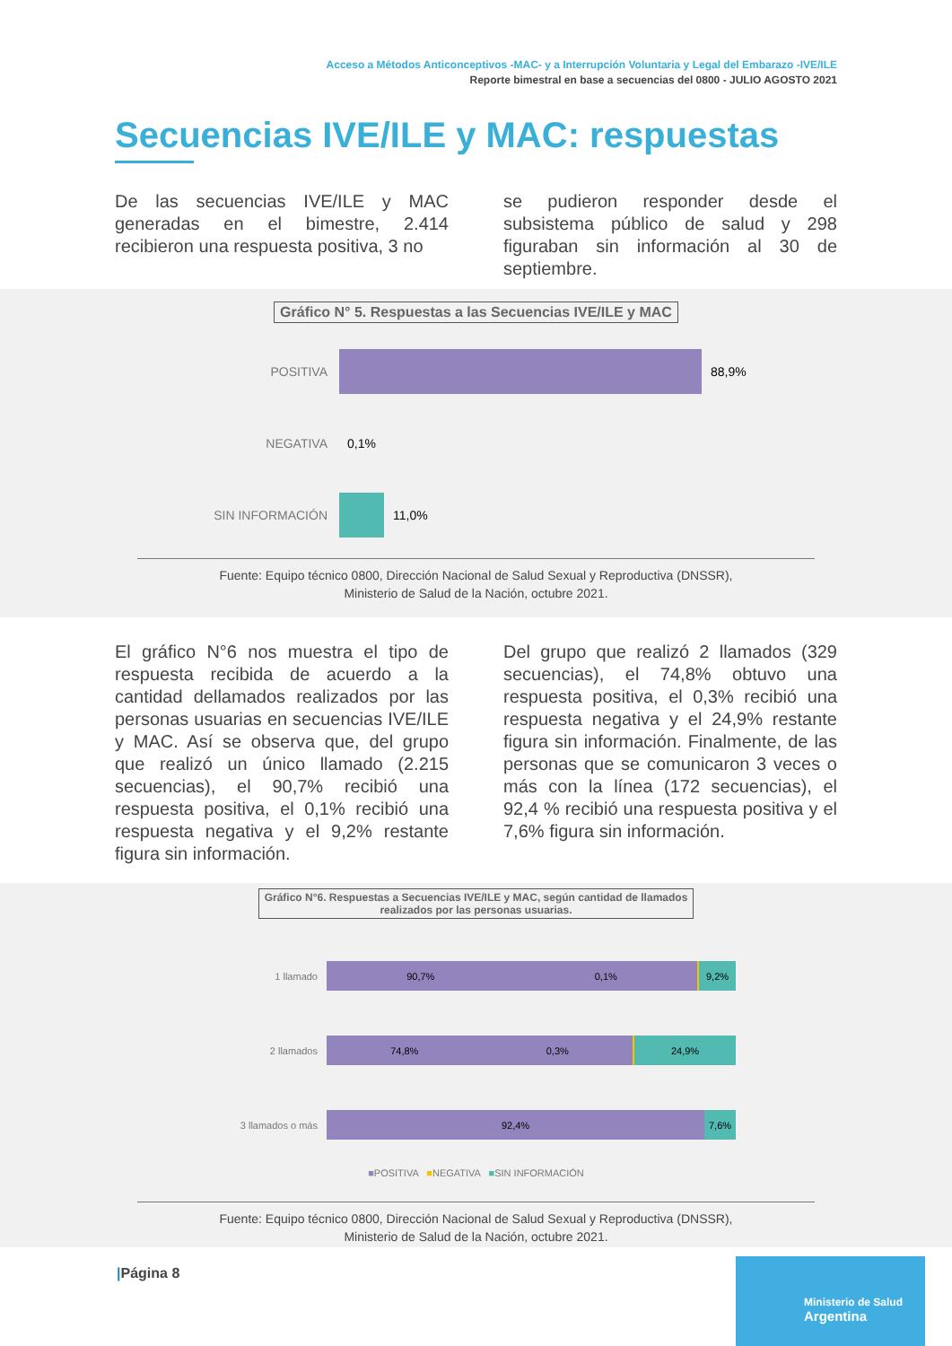Acceso a Métodos Anticonceptivos -MAC- y a Interrupción Voluntaria y Legal del Embarazo -IVE/ILE
Reporte bimestral en base a secuencias del 0800 - JULIO AGOSTO 2021
Secuencias IVE/ILE y MAC: respuestas
De las secuencias IVE/ILE y MAC generadas en el bimestre, 2.414 recibieron una respuesta positiva, 3 no
se pudieron responder desde el subsistema público de salud y 298 figuraban sin información al 30 de septiembre.
Gráfico N° 5. Respuestas a las Secuencias IVE/ILE y MAC
POSITIVA 88,9%
NEGATIVA 0,1%
SIN INFORMACIÓN 11,0%
Fuente: Equipo técnico 0800, Dirección Nacional de Salud Sexual y Reproductiva (DNSSR),
Ministerio de Salud de la Nación, octubre 2021.
El gráfico N°6 nos muestra el tipo de respuesta recibida de acuerdo a la cantidad dellamados realizados por las personas usuarias en secuencias IVE/ILE y MAC. Así se observa que, del grupo que realizó un único llamado (2.215 secuencias), el 90,7% recibió una respuesta positiva, el 0,1% recibió una respuesta negativa y el 9,2% restante figura sin información.
Del grupo que realizó 2 llamados (329 secuencias), el 74,8% obtuvo una respuesta positiva, el 0,3% recibió una respuesta negativa y el 24,9% restante figura sin información. Finalmente, de las personas que se comunicaron 3 veces o más con la línea (172 secuencias), el 92,4 % recibió una respuesta positiva y el 7,6% figura sin información.
Gráfico N°6. Respuestas a Secuencias IVE/ILE y MAC, según cantidad de llamados
realizados por las personas usuarias.
1 llamado
90,7% 0,1% 9,2%
2 llamados
74,8% 0,3% 24,9%
3 llamados o más
92,4% 7,6%
■POSITIVA ■NEGATIVA ■SIN INFORMACIÓN
Fuente: Equipo técnico 0800, Dirección Nacional de Salud Sexual y Reproductiva (DNSSR),
Ministerio de Salud de la Nación, octubre 2021.
|Página 8
Ministerio de Salud
Argentina